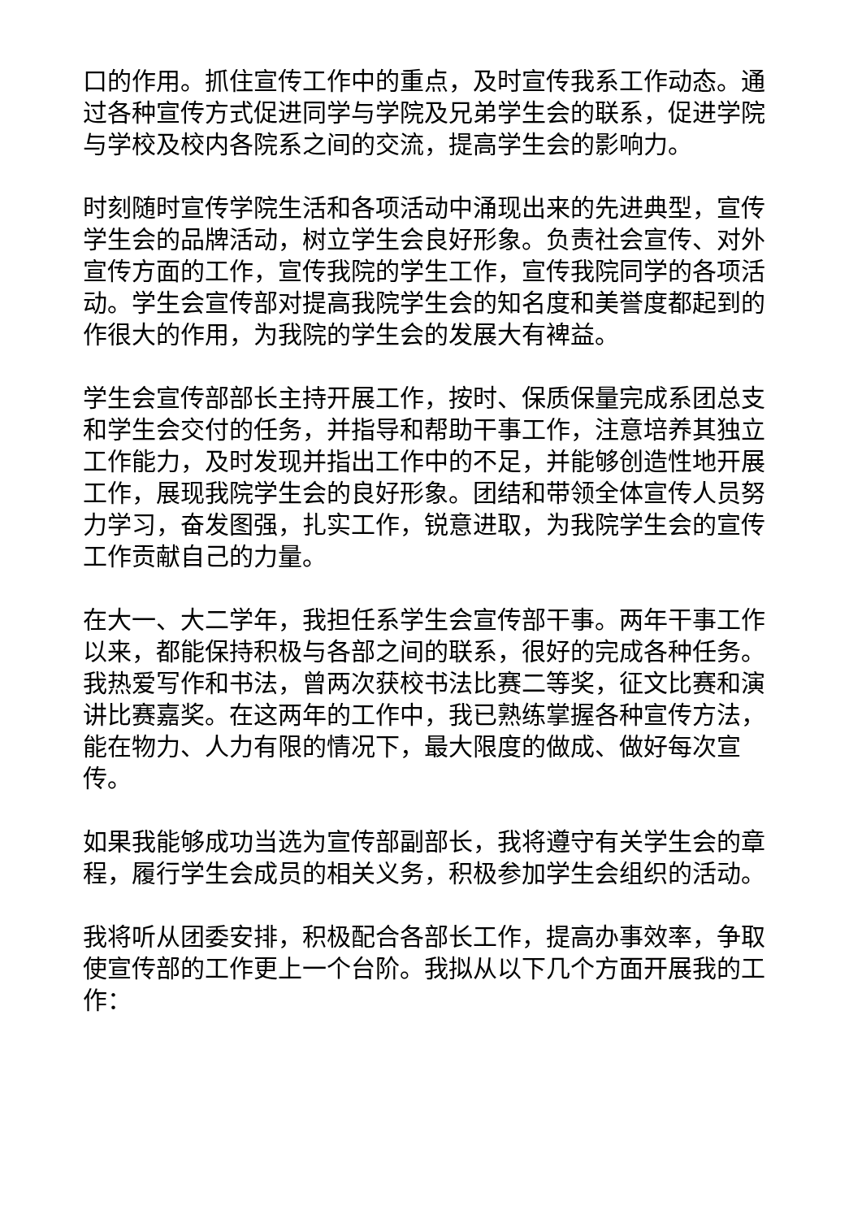口的作用。抓住宣传工作中的重点，及时宣传我系工作动态。通过各种宣传方式促进同学与学院及兄弟学生会的联系，促进学院与学校及校内各院系之间的交流，提高学生会的影响力。
时刻随时宣传学院生活和各项活动中涌现出来的先进典型，宣传学生会的品牌活动，树立学生会良好形象。负责社会宣传、对外宣传方面的工作，宣传我院的学生工作，宣传我院同学的各项活动。学生会宣传部对提高我院学生会的知名度和美誉度都起到的作很大的作用，为我院的学生会的发展大有裨益。
学生会宣传部部长主持开展工作，按时、保质保量完成系团总支和学生会交付的任务，并指导和帮助干事工作，注意培养其独立工作能力，及时发现并指出工作中的不足，并能够创造性地开展工作，展现我院学生会的良好形象。团结和带领全体宣传人员努力学习，奋发图强，扎实工作，锐意进取，为我院学生会的宣传工作贡献自己的力量。
在大一、大二学年，我担任系学生会宣传部干事。两年干事工作以来，都能保持积极与各部之间的联系，很好的完成各种任务。我热爱写作和书法，曾两次获校书法比赛二等奖，征文比赛和演讲比赛嘉奖。在这两年的工作中，我已熟练掌握各种宣传方法，能在物力、人力有限的情况下，最大限度的做成、做好每次宣传。
如果我能够成功当选为宣传部副部长，我将遵守有关学生会的章程，履行学生会成员的相关义务，积极参加学生会组织的活动。
我将听从团委安排，积极配合各部长工作，提高办事效率，争取使宣传部的工作更上一个台阶。我拟从以下几个方面开展我的工作：